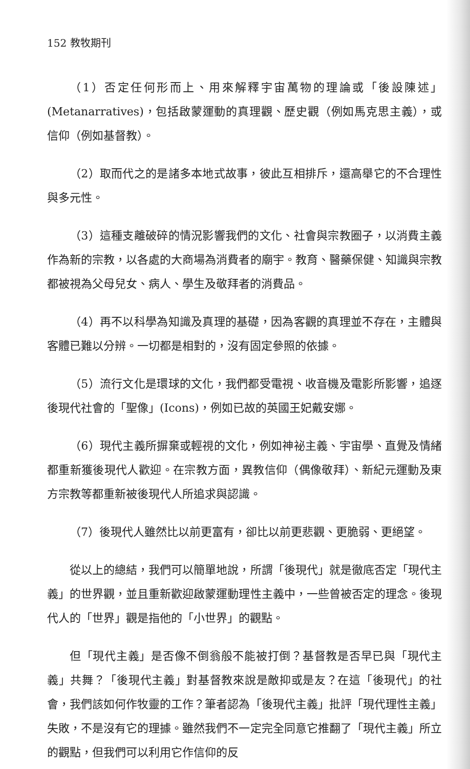152 教牧期刊
（1）否定任何形而上、用來解釋宇宙萬物的理論或「後設陳述」(Metanarratives)，包括啟蒙運動的真理觀、歷史觀（例如馬克思主義），或信仰（例如基督教）。
（2）取而代之的是諸多本地式故事，彼此互相排斥，還高舉它的不合理性與多元性。
（3）這種支離破碎的情況影響我們的文化、社會與宗教圈子，以消費主義作為新的宗教，以各處的大商場為消費者的廟宇。教育、醫藥保健、知識與宗教都被視為父母兒女、病人、學生及敬拜者的消費品。
（4）再不以科學為知識及真理的基礎，因為客觀的真理並不存在，主體與客體已難以分辨。一切都是相對的，沒有固定參照的依據。
（5）流行文化是環球的文化，我們都受電視、收音機及電影所影響，追逐後現代社會的「聖像」(Icons)，例如已故的英國王妃戴安娜。
（6）現代主義所摒棄或輕視的文化，例如神祕主義、宇宙學、直覺及情緒都重新獲後現代人歡迎。在宗教方面，異教信仰（偶像敬拜）、新紀元運動及東方宗教等都重新被後現代人所追求與認識。
（7）後現代人雖然比以前更富有，卻比以前更悲觀、更脆弱、更絕望。
從以上的總結，我們可以簡單地說，所謂「後現代」就是徹底否定「現代主義」的世界觀，並且重新歡迎啟蒙運動理性主義中，一些曾被否定的理念。後現代人的「世界」觀是指他的「小世界」的觀點。
但「現代主義」是否像不倒翁般不能被打倒？基督教是否早已與「現代主義」共舞？「後現代主義」對基督教來說是敵抑或是友？在這「後現代」的社會，我們該如何作牧靈的工作？筆者認為「後現代主義」批評「現代理性主義」失敗，不是沒有它的理據。雖然我們不一定完全同意它推翻了「現代主義」所立的觀點，但我們可以利用它作信仰的反